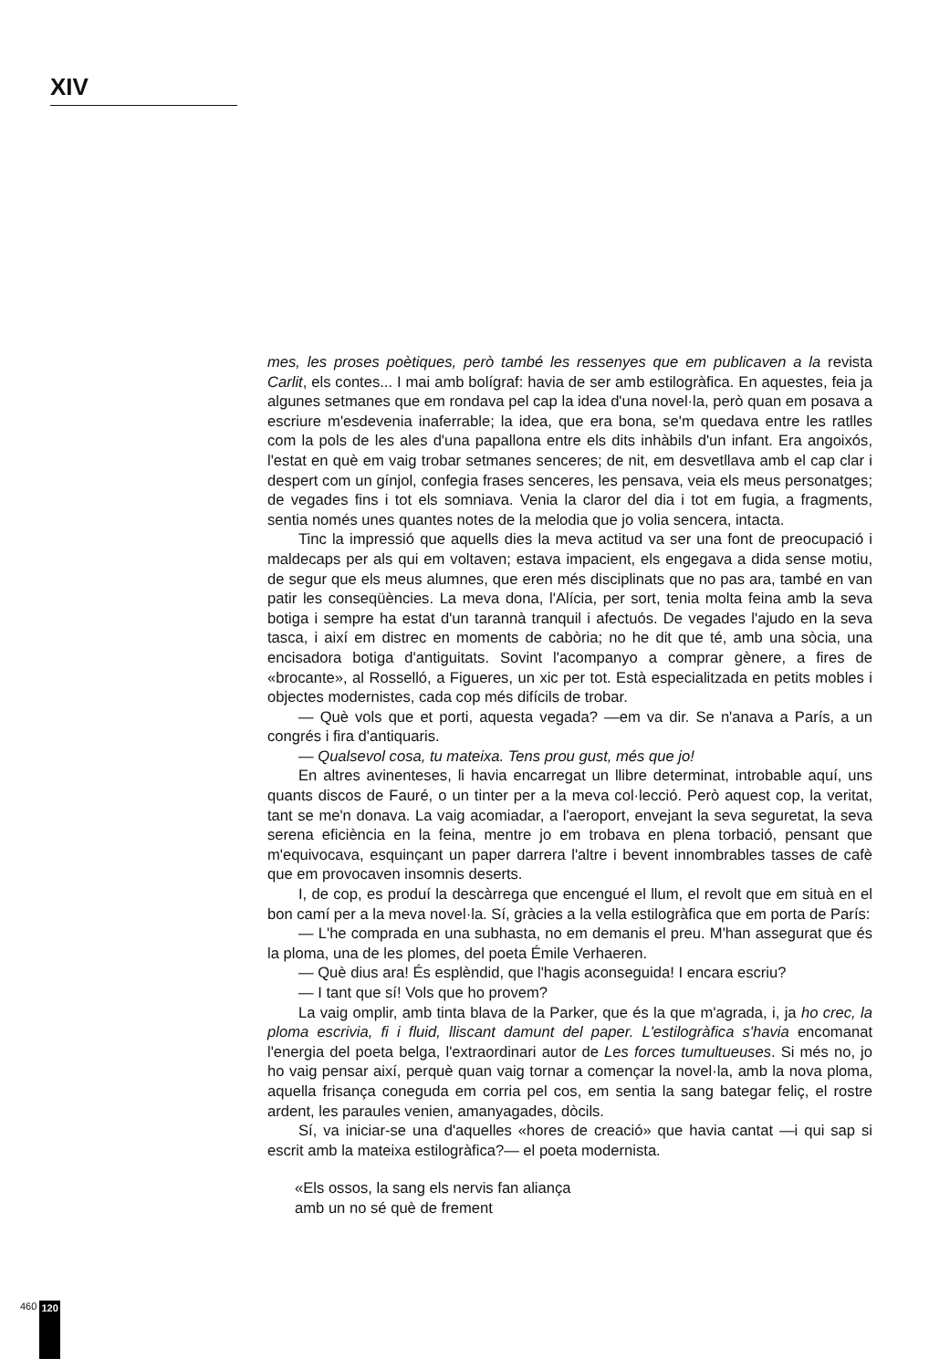XIV
mes, les proses poètiques, però també les ressenyes que em publicaven a la revista Carlit, els contes... I mai amb bolígraf: havia de ser amb estilogràfica. En aquestes, feia ja algunes setmanes que em rondava pel cap la idea d'una novel·la, però quan em posava a escriure m'esdevenia inaferrable; la idea, que era bona, se'm quedava entre les ratlles com la pols de les ales d'una papallona entre els dits inhàbils d'un infant. Era angoixós, l'estat en què em vaig trobar setmanes senceres; de nit, em desvetllava amb el cap clar i despert com un gínjol, confegia frases senceres, les pensava, veia els meus personatges; de vegades fins i tot els somniava. Venia la claror del dia i tot em fugia, a fragments, sentia només unes quantes notes de la melodia que jo volia sencera, intacta.
Tinc la impressió que aquells dies la meva actitud va ser una font de preocupació i maldecaps per als qui em voltaven; estava impacient, els engegava a dida sense motiu, de segur que els meus alumnes, que eren més disciplinats que no pas ara, també en van patir les conseqüències. La meva dona, l'Alícia, per sort, tenia molta feina amb la seva botiga i sempre ha estat d'un tarannà tranquil i afectuós. De vegades l'ajudo en la seva tasca, i així em distrec en moments de cabòria; no he dit que té, amb una sòcia, una encisadora botiga d'antiguitats. Sovint l'acompanyo a comprar gènere, a fires de «brocante», al Rosselló, a Figueres, un xic per tot. Està especialitzada en petits mobles i objectes modernistes, cada cop més difícils de trobar.
— Què vols que et porti, aquesta vegada? —em va dir. Se n'anava a París, a un congrés i fira d'antiquaris.
— Qualsevol cosa, tu mateixa. Tens prou gust, més que jo!
En altres avinenteses, li havia encarregat un llibre determinat, introbable aquí, uns quants discos de Fauré, o un tinter per a la meva col·lecció. Però aquest cop, la veritat, tant se me'n donava. La vaig acomiadar, a l'aeroport, envejant la seva seguretat, la seva serena eficiència en la feina, mentre jo em trobava en plena torbació, pensant que m'equivocava, esquinçant un paper darrera l'altre i bevent innombrables tasses de cafè que em provocaven insomnis deserts.
I, de cop, es produí la descàrrega que encengué el llum, el revolt que em situà en el bon camí per a la meva novel·la. Sí, gràcies a la vella estilogràfica que em porta de París:
— L'he comprada en una subhasta, no em demanis el preu. M'han assegurat que és la ploma, una de les plomes, del poeta Émile Verhaeren.
— Què dius ara! És esplèndid, que l'hagis aconseguida! I encara escriu?
— I tant que sí! Vols que ho provem?
La vaig omplir, amb tinta blava de la Parker, que és la que m'agrada, i, ja ho crec, la ploma escrivia, fi i fluid, lliscant damunt del paper. L'estilogràfica s'havia encomanat l'energia del poeta belga, l'extraordinari autor de Les forces tumultueuses. Si més no, jo ho vaig pensar així, perquè quan vaig tornar a començar la novel·la, amb la nova ploma, aquella frisança coneguda em corria pel cos, em sentia la sang bategar feliç, el rostre ardent, les paraules venien, amanyagades, dòcils.
Sí, va iniciar-se una d'aquelles «hores de creació» que havia cantat —i qui sap si escrit amb la mateixa estilogràfica?— el poeta modernista.
«Els ossos, la sang els nervis fan aliança
amb un no sé què de frement
460 120